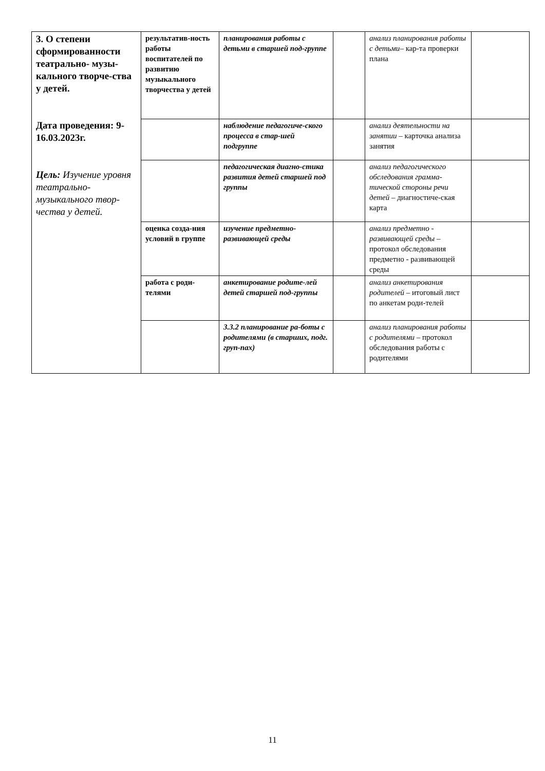| 3. О степени сформированности театрально- музы-кального творче-ства у детей. Дата проведения: 9-16.03.2023г. Цель: Изучение уровня театрально-музыкального твор-чества у детей. | результатив-ность работы воспитателей по развитию музыкального творчества у детей | планирования работы с детьми в старшей под-группе | | анализ планирования работы с детьми – кар-та проверки плана | |
| | | наблюдение педагогиче-ского процесса в стар-шей подгруппе | | анализ деятельности на занятии – карточка анализа занятия | |
| | | педагогическая диагно-стика развития детей старшей под группы | | анализ педагогического обследования грамма-тической стороны речи детей – диагностиче-ская карта | |
| | оценка созда-ния условий в группе | изучение предметно-развивающей среды | | анализ предметно - развивающей среды – протокол обследования предметно - развивающей среды | |
| | работа с роди-телями | анкетирование родите-лей детей старшей под-группы | | анализ анкетирования родителей – итоговый лист по анкетам роди-телей | |
| | | 3.3.2 планирование ра-боты с родителями (в старших, подг. груп-пах) | | анализ планирования работы с родителями – протокол обследования работы с родителями | |
11